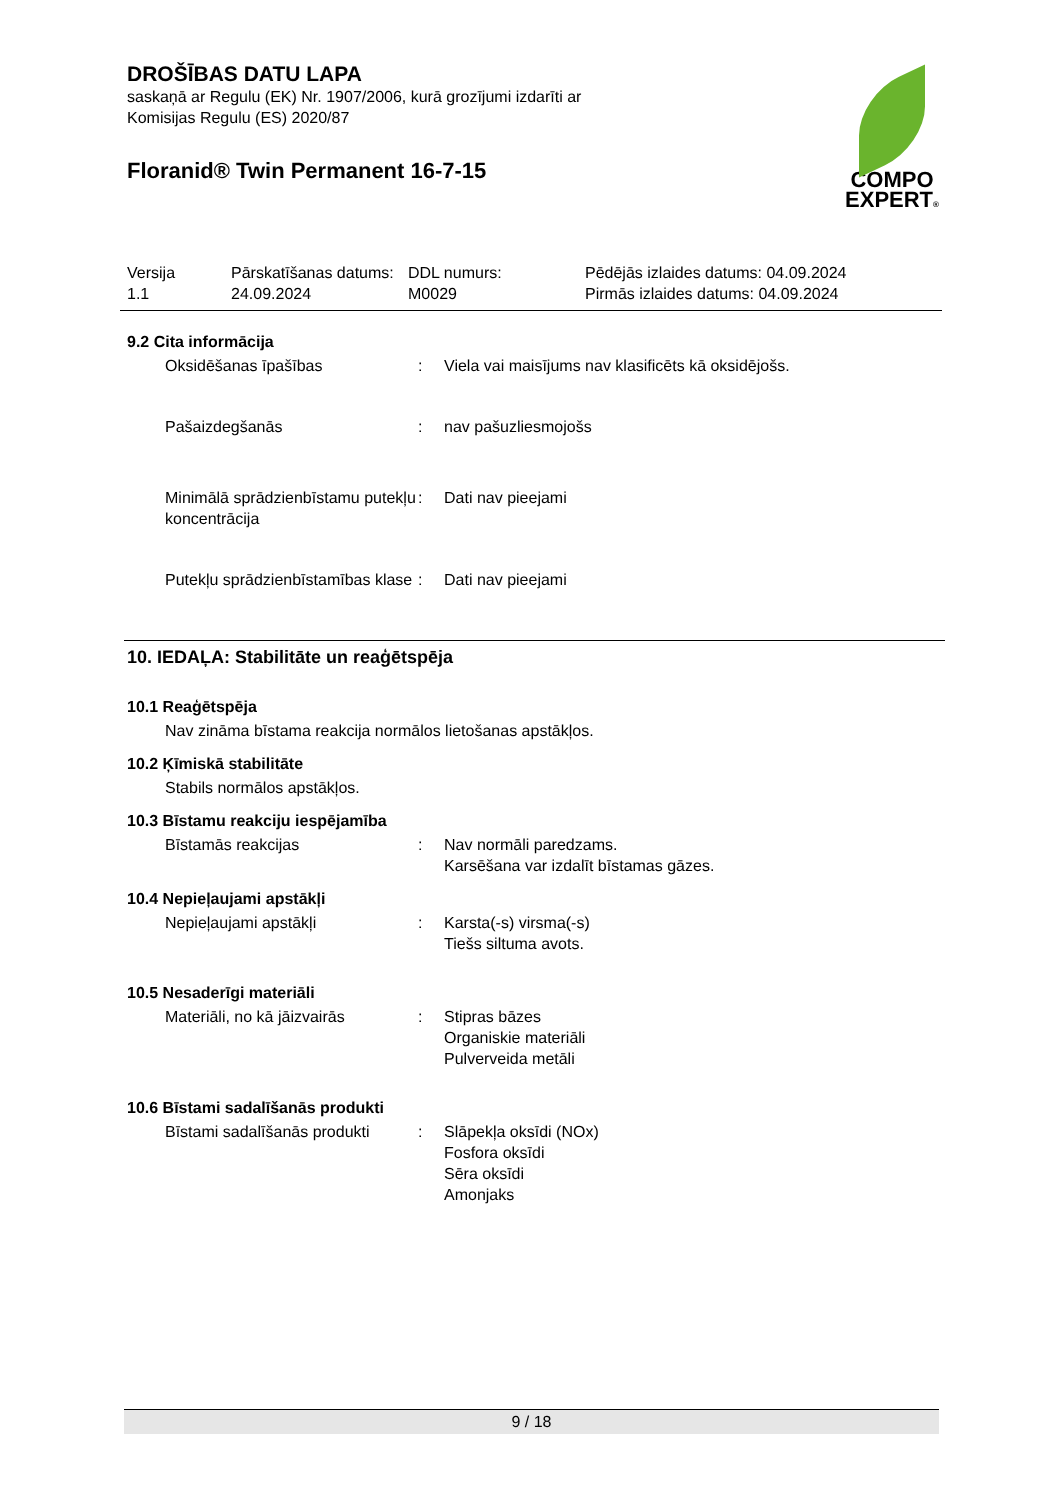DROŠĪBAS DATU LAPA
saskaņā ar Regulu (EK) Nr. 1907/2006, kurā grozījumi izdarīti ar
Komisijas Regulu (ES) 2020/87
Floranid® Twin Permanent 16-7-15
COMPO
EXPERT®
Versija
1.1
Pārskatīšanas datums:
24.09.2024
DDL numurs:
M0029
Pēdējās izlaides datums: 04.09.2024
Pirmās izlaides datums: 04.09.2024
9.2 Cita informācija
Oksidēšanas īpašības : Viela vai maisījums nav klasificēts kā oksidējošs.
Pašaizdegšanās : nav pašuzliesmojošs
Minimālā sprādzienbīstamu putekļu koncentrācija
: Dati nav pieejami
Putekļu sprādzienbīstamības klase
: Dati nav pieejami
10. IEDAĻA: Stabilitāte un reaģētspēja
10.1 Reaģētspēja
Nav zināma bīstama reakcija normālos lietošanas apstākļos.
10.2 Ķīmiskā stabilitāte
Stabils normālos apstākļos.
10.3 Bīstamu reakciju iespējamība
Bīstamās reakcijas : Nav normāli paredzams.
Karsēšana var izdalīt bīstamas gāzes.
10.4 Nepieļaujami apstākļi
Nepieļaujami apstākļi : Karsta(-s) virsma(-s)
Tiešs siltuma avots.
10.5 Nesaderīgi materiāli
Materiāli, no kā jāizvairās
: Stipras bāzes
Organiskie materiāli
Pulverveida metāli
10.6 Bīstami sadalīšanās produkti
Bīstami sadalīšanās produkti
: Slāpekļa oksīdi (NOx)
Fosfora oksīdi
Sēra oksīdi
Amonjaks
9 / 18